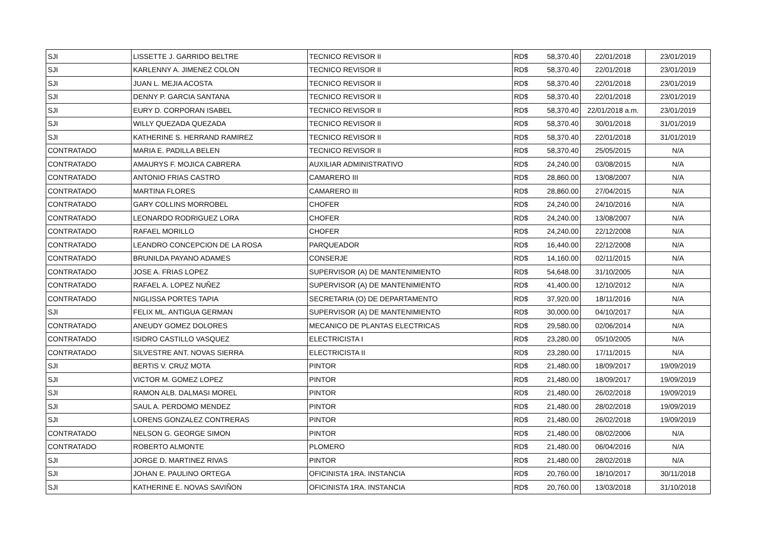| SJI | LISSETTE J. GARRIDO BELTRE | TECNICO REVISOR II | RD$ | 58,370.40 | 22/01/2018 | 23/01/2019 |
| SJI | KARLENNY A. JIMENEZ COLON | TECNICO REVISOR II | RD$ | 58,370.40 | 22/01/2018 | 23/01/2019 |
| SJI | JUAN L. MEJIA ACOSTA | TECNICO REVISOR II | RD$ | 58,370.40 | 22/01/2018 | 23/01/2019 |
| SJI | DENNY P. GARCIA SANTANA | TECNICO REVISOR II | RD$ | 58,370.40 | 22/01/2018 | 23/01/2019 |
| SJI | EURY D. CORPORAN ISABEL | TECNICO REVISOR II | RD$ | 58,370.40 | 22/01/2018 a.m. | 23/01/2019 |
| SJI | WILLY QUEZADA QUEZADA | TECNICO REVISOR II | RD$ | 58,370.40 | 30/01/2018 | 31/01/2019 |
| SJI | KATHERINE S. HERRAND RAMIREZ | TECNICO REVISOR II | RD$ | 58,370.40 | 22/01/2018 | 31/01/2019 |
| CONTRATADO | MARIA E. PADILLA BELEN | TECNICO REVISOR II | RD$ | 58,370.40 | 25/05/2015 | N/A |
| CONTRATADO | AMAURYS F. MOJICA CABRERA | AUXILIAR ADMINISTRATIVO | RD$ | 24,240.00 | 03/08/2015 | N/A |
| CONTRATADO | ANTONIO FRIAS CASTRO | CAMARERO III | RD$ | 28,860.00 | 13/08/2007 | N/A |
| CONTRATADO | MARTINA FLORES | CAMARERO III | RD$ | 28,860.00 | 27/04/2015 | N/A |
| CONTRATADO | GARY COLLINS MORROBEL | CHOFER | RD$ | 24,240.00 | 24/10/2016 | N/A |
| CONTRATADO | LEONARDO RODRIGUEZ LORA | CHOFER | RD$ | 24,240.00 | 13/08/2007 | N/A |
| CONTRATADO | RAFAEL MORILLO | CHOFER | RD$ | 24,240.00 | 22/12/2008 | N/A |
| CONTRATADO | LEANDRO CONCEPCION DE LA ROSA | PARQUEADOR | RD$ | 16,440.00 | 22/12/2008 | N/A |
| CONTRATADO | BRUNILDA PAYANO ADAMES | CONSERJE | RD$ | 14,160.00 | 02/11/2015 | N/A |
| CONTRATADO | JOSE A. FRIAS LOPEZ | SUPERVISOR (A) DE MANTENIMIENTO | RD$ | 54,648.00 | 31/10/2005 | N/A |
| CONTRATADO | RAFAEL A. LOPEZ NUÑEZ | SUPERVISOR (A) DE MANTENIMIENTO | RD$ | 41,400.00 | 12/10/2012 | N/A |
| CONTRATADO | NIGLISSA PORTES TAPIA | SECRETARIA (O) DE DEPARTAMENTO | RD$ | 37,920.00 | 18/11/2016 | N/A |
| SJI | FELIX ML. ANTIGUA GERMAN | SUPERVISOR (A) DE MANTENIMIENTO | RD$ | 30,000.00 | 04/10/2017 | N/A |
| CONTRATADO | ANEUDY GOMEZ DOLORES | MECANICO DE PLANTAS ELECTRICAS | RD$ | 29,580.00 | 02/06/2014 | N/A |
| CONTRATADO | ISIDRO CASTILLO VASQUEZ | ELECTRICISTA I | RD$ | 23,280.00 | 05/10/2005 | N/A |
| CONTRATADO | SILVESTRE ANT. NOVAS SIERRA | ELECTRICISTA II | RD$ | 23,280.00 | 17/11/2015 | N/A |
| SJI | BERTIS V. CRUZ MOTA | PINTOR | RD$ | 21,480.00 | 18/09/2017 | 19/09/2019 |
| SJI | VICTOR M. GOMEZ LOPEZ | PINTOR | RD$ | 21,480.00 | 18/09/2017 | 19/09/2019 |
| SJI | RAMON ALB. DALMASI MOREL | PINTOR | RD$ | 21,480.00 | 26/02/2018 | 19/09/2019 |
| SJI | SAUL A. PERDOMO MENDEZ | PINTOR | RD$ | 21,480.00 | 28/02/2018 | 19/09/2019 |
| SJI | LORENS GONZALEZ CONTRERAS | PINTOR | RD$ | 21,480.00 | 26/02/2018 | 19/09/2019 |
| CONTRATADO | NELSON G. GEORGE SIMON | PINTOR | RD$ | 21,480.00 | 08/02/2006 | N/A |
| CONTRATADO | ROBERTO ALMONTE | PLOMERO | RD$ | 21,480.00 | 06/04/2016 | N/A |
| SJI | JORGE D. MARTINEZ RIVAS | PINTOR | RD$ | 21,480.00 | 28/02/2018 | N/A |
| SJI | JOHAN E. PAULINO ORTEGA | OFICINISTA 1RA. INSTANCIA | RD$ | 20,760.00 | 18/10/2017 | 30/11/2018 |
| SJI | KATHERINE E. NOVAS SAVIÑON | OFICINISTA 1RA. INSTANCIA | RD$ | 20,760.00 | 13/03/2018 | 31/10/2018 |